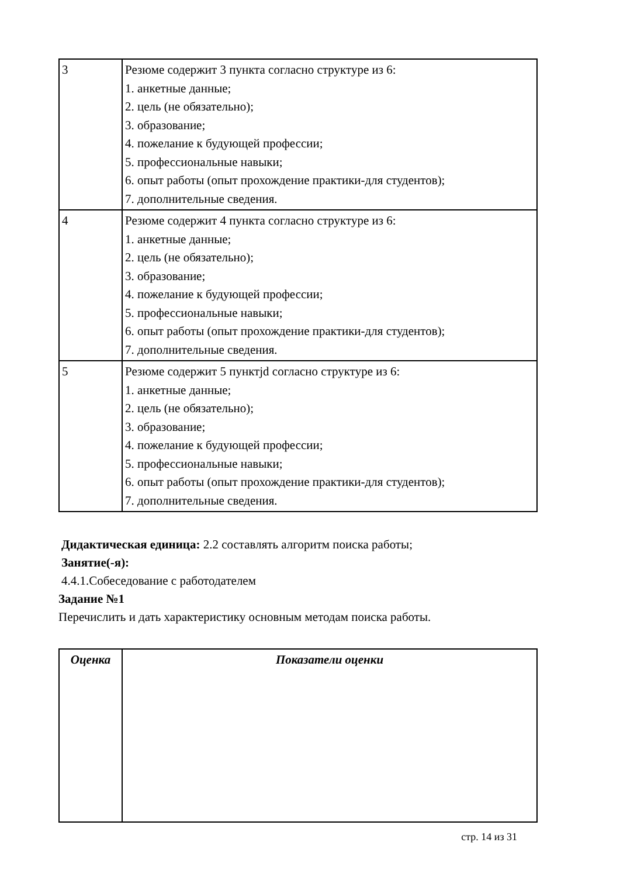| 3 | Резюме содержит 3 пункта согласно структуре из 6: 1. анкетные данные; 2. цель (не обязательно); 3. образование; 4. пожелание к будующей профессии; 5. профессиональные навыки; 6. опыт работы (опыт прохождение практики-для студентов); 7. дополнительные сведения. |
| 4 | Резюме содержит 4 пункта согласно структуре из 6: 1. анкетные данные; 2. цель (не обязательно); 3. образование; 4. пожелание к будующей профессии; 5. профессиональные навыки; 6. опыт работы (опыт прохождение практики-для студентов); 7. дополнительные сведения. |
| 5 | Резюме содержит 5 пунктjd согласно структуре из 6: 1. анкетные данные; 2. цель (не обязательно); 3. образование; 4. пожелание к будующей профессии; 5. профессиональные навыки; 6. опыт работы (опыт прохождение практики-для студентов); 7. дополнительные сведения. |
Дидактическая единица: 2.2 составлять алгоритм поиска работы;
Занятие(-я):
4.4.1.Собеседование с работодателем
Задание №1
Перечислить и дать характеристику основным методам поиска работы.
| Оценка | Показатели оценки |
| --- | --- |
стр. 14 из 31